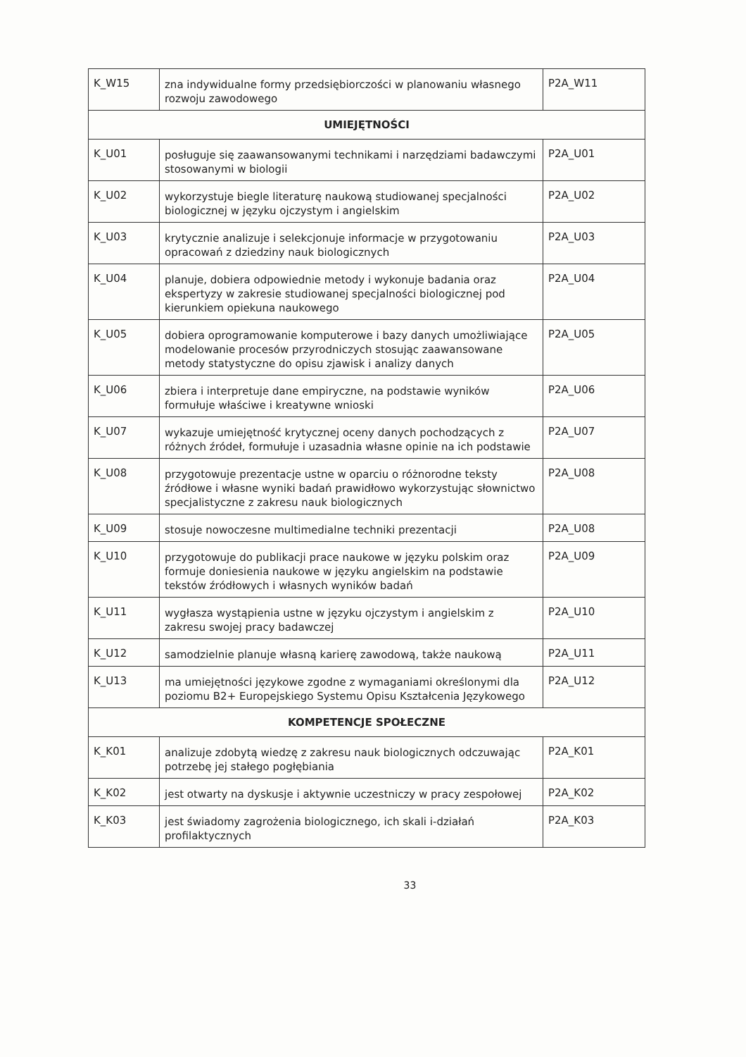| K_W15 | zna indywidualne formy przedsiębiorczości w planowaniu własnego rozwoju zawodowego | P2A_W11 |
| UMIEJĘTNOŚCI | | |
| K_U01 | posługuje się zaawansowanymi technikami i narzędziami badawczymi stosowanymi w biologii | P2A_U01 |
| K_U02 | wykorzystuje biegle literaturę naukową studiowanej specjalności biologicznej w języku ojczystym i angielskim | P2A_U02 |
| K_U03 | krytycznie analizuje i selekcjonuje informacje w przygotowaniu opracowań z dziedziny nauk biologicznych | P2A_U03 |
| K_U04 | planuje, dobiera odpowiednie metody i wykonuje badania oraz ekspertyzy w zakresie studiowanej specjalności biologicznej pod kierunkiem opiekuna naukowego | P2A_U04 |
| K_U05 | dobiera oprogramowanie komputerowe i bazy danych umożliwiające modelowanie procesów przyrodniczych stosując zaawansowane metody statystyczne do opisu zjawisk i analizy danych | P2A_U05 |
| K_U06 | zbiera i interpretuje dane empiryczne, na podstawie wyników formułuje właściwe i kreatywne wnioski | P2A_U06 |
| K_U07 | wykazuje umiejętność krytycznej oceny danych pochodzących z różnych źródeł, formułuje i uzasadnia własne opinie na ich podstawie | P2A_U07 |
| K_U08 | przygotowuje prezentacje ustne w oparciu o różnorodne teksty źródłowe i własne wyniki badań prawidłowo wykorzystując słownictwo specjalistyczne z zakresu nauk biologicznych | P2A_U08 |
| K_U09 | stosuje nowoczesne multimedialne techniki prezentacji | P2A_U08 |
| K_U10 | przygotowuje do publikacji prace naukowe w języku polskim oraz formuje doniesienia naukowe w języku angielskim na podstawie tekstów źródłowych i własnych wyników badań | P2A_U09 |
| K_U11 | wygłasza wystąpienia ustne w języku ojczystym i angielskim z zakresu swojej pracy badawczej | P2A_U10 |
| K_U12 | samodzielnie planuje własną karierę zawodową, także naukową | P2A_U11 |
| K_U13 | ma umiejętności językowe zgodne z wymaganiami określonymi dla poziomu B2+ Europejskiego Systemu Opisu Kształcenia Językowego | P2A_U12 |
| KOMPETENCJE SPOŁECZNE | | |
| K_K01 | analizuje zdobytą wiedzę z zakresu nauk biologicznych odczuwając potrzebę jej stałego pogłębiania | P2A_K01 |
| K_K02 | jest otwarty na dyskusje i aktywnie uczestniczy w pracy zespołowej | P2A_K02 |
| K_K03 | jest świadomy zagrożenia biologicznego, ich skali i-działań profilaktycznych | P2A_K03 |
33